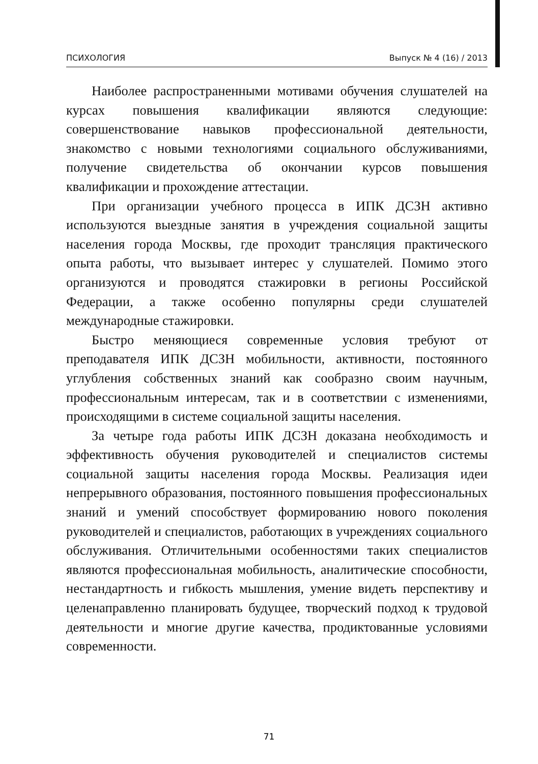ПСИХОЛОГИЯ Выпуск № 4 (16) / 2013
Наиболее распространенными мотивами обучения слушателей на курсах повышения квалификации являются следующие: совершенствование навыков профессиональной деятельности, знакомство с новыми технологиями социального обслуживаниями, получение свидетельства об окончании курсов повышения квалификации и прохождение аттестации.
При организации учебного процесса в ИПК ДСЗН активно используются выездные занятия в учреждения социальной защиты населения города Москвы, где проходит трансляция практического опыта работы, что вызывает интерес у слушателей. Помимо этого организуются и проводятся стажировки в регионы Российской Федерации, а также особенно популярны среди слушателей международные стажировки.
Быстро меняющиеся современные условия требуют от преподавателя ИПК ДСЗН мобильности, активности, постоянного углубления собственных знаний как сообразно своим научным, профессиональным интересам, так и в соответствии с изменениями, происходящими в системе социальной защиты населения.
За четыре года работы ИПК ДСЗН доказана необходимость и эффективность обучения руководителей и специалистов системы социальной защиты населения города Москвы. Реализация идеи непрерывного образования, постоянного повышения профессиональных знаний и умений способствует формированию нового поколения руководителей и специалистов, работающих в учреждениях социального обслуживания. Отличительными особенностями таких специалистов являются профессиональная мобильность, аналитические способности, нестандартность и гибкость мышления, умение видеть перспективу и целенаправленно планировать будущее, творческий подход к трудовой деятельности и многие другие качества, продиктованные условиями современности.
71